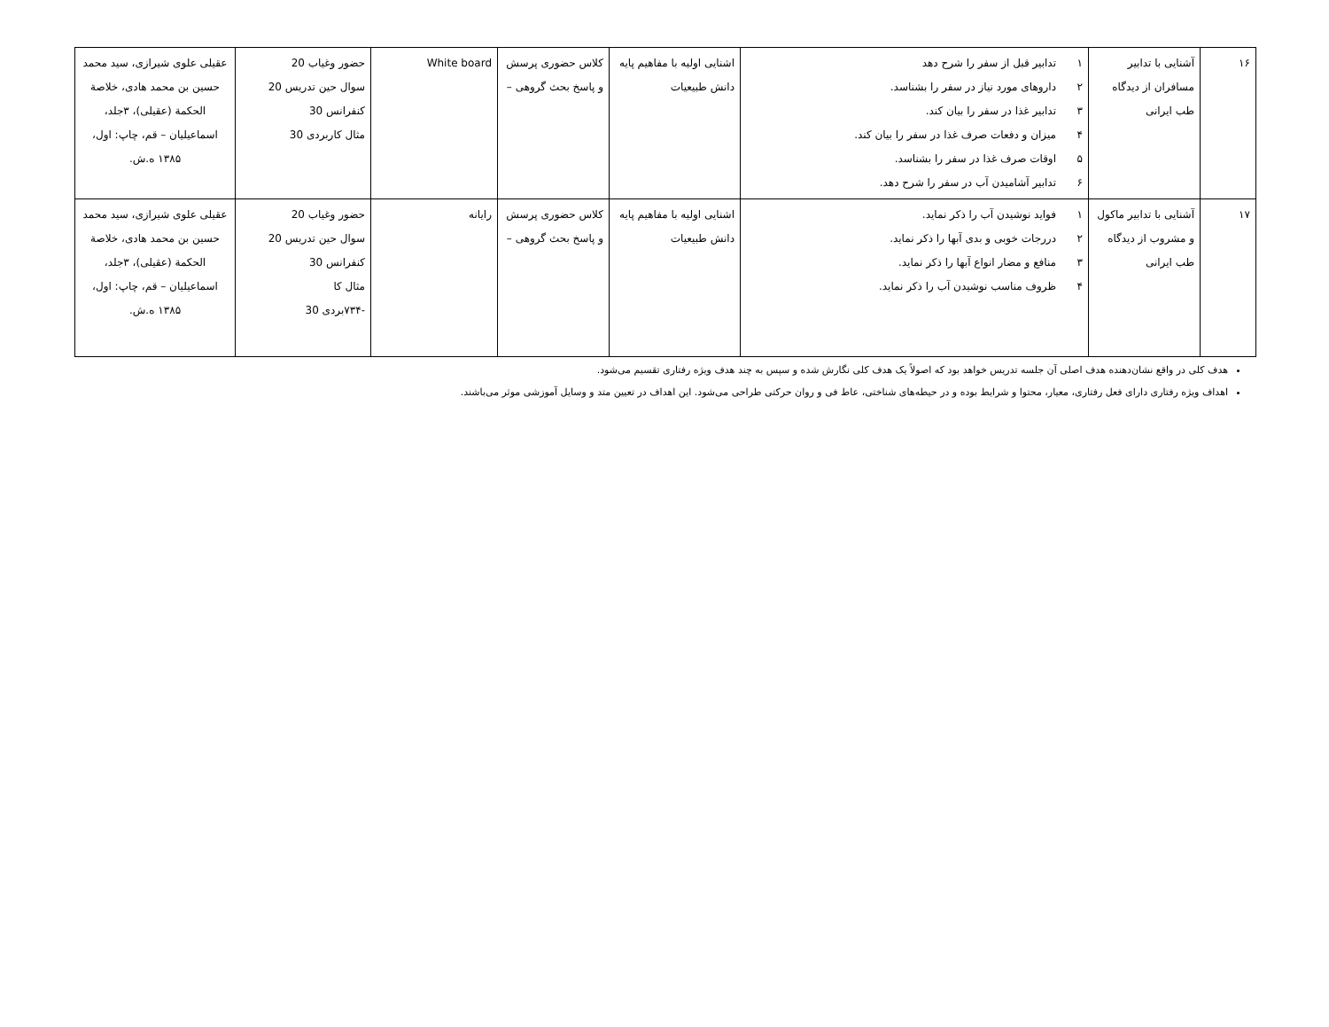| ۱۶ | آشنایی با تدابیر مسافران از دیدگاه طب ایرانی | ۱ تدابیر قبل از سفر را شرح دهد ۲ داروهای مورد نیاز در سفر را بشناسد. ۳ تدابیر غذا در سفر را بیان کند. ۴ میزان و دفعات صرف غذا در سفر را بیان کند. ۵ اوقات صرف غذا در سفر را بشناسد. ۶ تدابیر آشامیدن آب در سفر را شرح دهد. | اشنایی اولیه با مفاهیم پایه دانش طبیعیات | کلاس حضوری پرسش و پاسخ بحث گروهی – | White board | حضور وغیاب 20 سوال حین تدریس 20 کنفرانس 30 مثال کاربردی 30 | عقیلی علوی شیرازی، سید محمد حسین بن محمد هادی، خلاصة الحکمة (عقیلی)، ۳جلد، اسماعیلیان – قم، چاپ: اول، ۱۳۸۵ ه.ش. |
| ۱۷ | آشنایی با تدابیر ماکول و مشروب از دیدگاه طب ایرانی | ۱ فواید نوشیدن آب را ذکر نماید. ۲ دررجات خوبی و بدی آبها را ذکر نماید. ۳ منافع و مضار انواع آبها را ذکر نماید. ۴ ظروف مناسب نوشیدن آب را ذکر نماید. | اشنایی اولیه با مفاهیم پایه دانش طبیعیات | کلاس حضوری پرسش و پاسخ بحث گروهی – | رایانه | حضور وغیاب 20 سوال حین تدریس 20 کنفرانس 30 مثال کا -۷۳۴بردی 30 | عقیلی علوی شیرازی، سید محمد حسین بن محمد هادی، خلاصة الحکمة (عقیلی)، ۳جلد، اسماعیلیان – قم، چاپ: اول، ۱۳۸۵ ه.ش. |
هدف کلی در واقع نشان‌دهنده هدف اصلی آن جلسه تدریس خواهد بود که اصولاً یک هدف کلی نگارش شده و سپس به چند هدف ویژه رفتاری تقسیم می‌شود.
اهداف ویژه رفتاری دارای فعل رفتاری، معیار، محتوا و شرایط بوده و در حیطه‌های شناختی، عاط فی و روان حرکتی طراحی می‌شود. این اهداف در تعیین متد و وسایل آموزشی موثر می‌باشند.